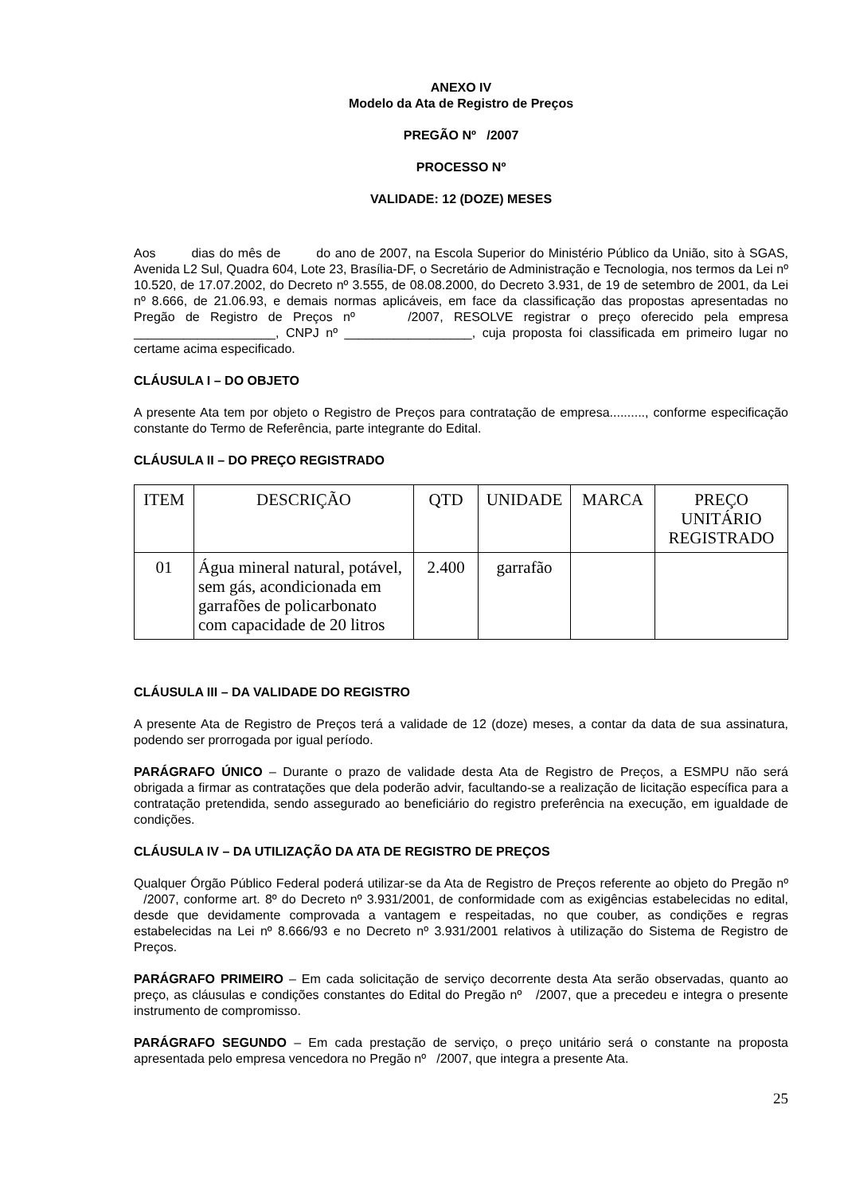ANEXO IV
Modelo da Ata de Registro de Preços
PREGÃO Nº /2007
PROCESSO Nº
VALIDADE: 12 (DOZE) MESES
Aos dias do mês de do ano de 2007, na Escola Superior do Ministério Público da União, sito à SGAS, Avenida L2 Sul, Quadra 604, Lote 23, Brasília-DF, o Secretário de Administração e Tecnologia, nos termos da Lei nº 10.520, de 17.07.2002, do Decreto nº 3.555, de 08.08.2000, do Decreto 3.931, de 19 de setembro de 2001, da Lei nº 8.666, de 21.06.93, e demais normas aplicáveis, em face da classificação das propostas apresentadas no Pregão de Registro de Preços nº /2007, RESOLVE registrar o preço oferecido pela empresa ____________________, CNPJ nº __________________, cuja proposta foi classificada em primeiro lugar no certame acima especificado.
CLÁUSULA I – DO OBJETO
A presente Ata tem por objeto o Registro de Preços para contratação de empresa.........., conforme especificação constante do Termo de Referência, parte integrante do Edital.
CLÁUSULA II – DO PREÇO REGISTRADO
| ITEM | DESCRIÇÃO | QTD | UNIDADE | MARCA | PREÇO UNITÁRIO REGISTRADO |
| --- | --- | --- | --- | --- | --- |
| 01 | Água mineral natural, potável, sem gás, acondicionada em garrafões de policarbonato com capacidade de 20 litros | 2.400 | garrafão | | |
CLÁUSULA III – DA VALIDADE DO REGISTRO
A presente Ata de Registro de Preços terá a validade de 12 (doze) meses, a contar da data de sua assinatura, podendo ser prorrogada por igual período.
PARÁGRAFO ÚNICO – Durante o prazo de validade desta Ata de Registro de Preços, a ESMPU não será obrigada a firmar as contratações que dela poderão advir, facultando-se a realização de licitação específica para a contratação pretendida, sendo assegurado ao beneficiário do registro preferência na execução, em igualdade de condições.
CLÁUSULA IV – DA UTILIZAÇÃO DA ATA DE REGISTRO DE PREÇOS
Qualquer Órgão Público Federal poderá utilizar-se da Ata de Registro de Preços referente ao objeto do Pregão nº /2007, conforme art. 8º do Decreto nº 3.931/2001, de conformidade com as exigências estabelecidas no edital, desde que devidamente comprovada a vantagem e respeitadas, no que couber, as condições e regras estabelecidas na Lei nº 8.666/93 e no Decreto nº 3.931/2001 relativos à utilização do Sistema de Registro de Preços.
PARÁGRAFO PRIMEIRO – Em cada solicitação de serviço decorrente desta Ata serão observadas, quanto ao preço, as cláusulas e condições constantes do Edital do Pregão nº /2007, que a precedeu e integra o presente instrumento de compromisso.
PARÁGRAFO SEGUNDO – Em cada prestação de serviço, o preço unitário será o constante na proposta apresentada pelo empresa vencedora no Pregão nº /2007, que integra a presente Ata.
25